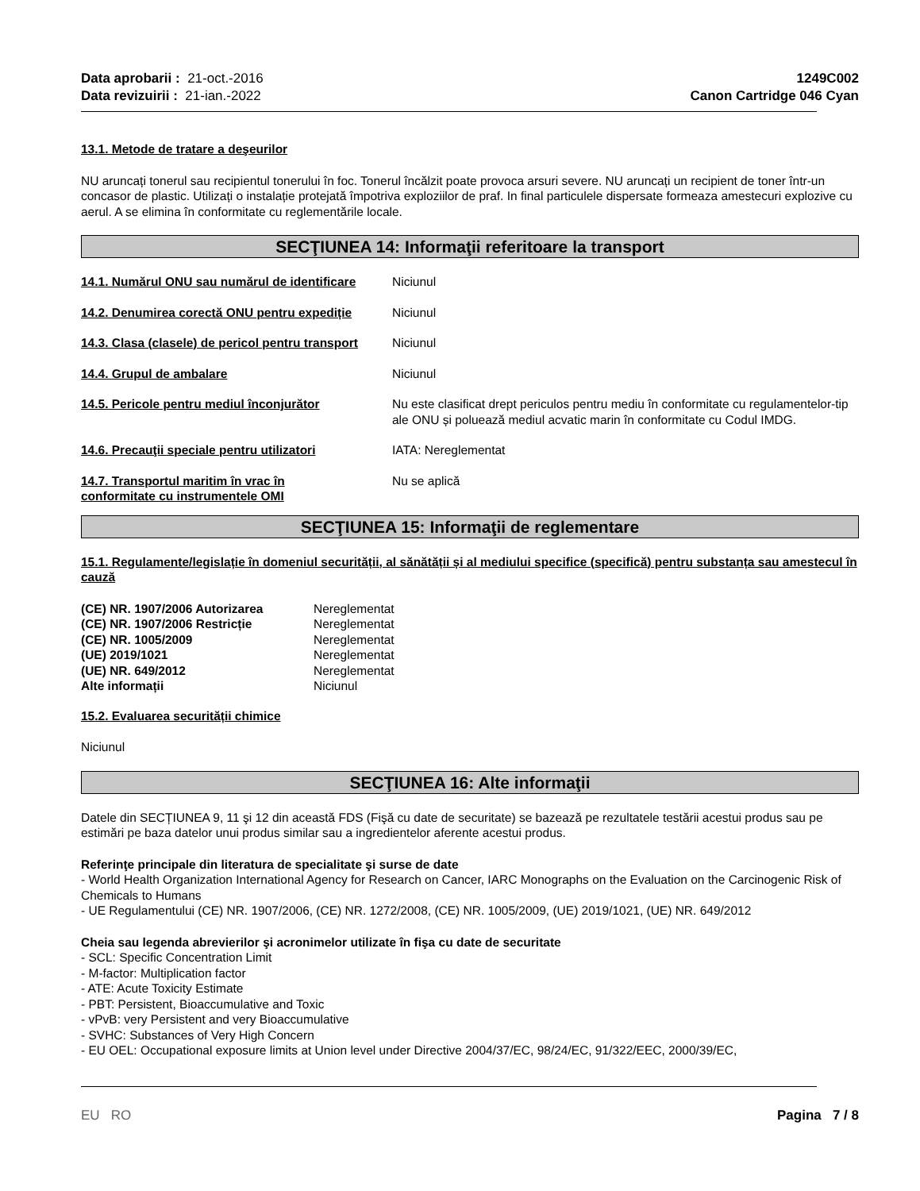Data aprobarii : 21-oct.-2016
Data revizuirii : 21-ian.-2022
1249C002
Canon Cartridge 046 Cyan
13.1. Metode de tratare a deşeurilor
NU aruncați tonerul sau recipientul tonerului în foc. Tonerul încălzit poate provoca arsuri severe. NU aruncați un recipient de toner într-un concasor de plastic. Utilizați o instalație protejată împotriva exploziilor de praf. In final particulele dispersate formeaza amestecuri explozive cu aerul. A se elimina în conformitate cu reglementările locale.
SECŢIUNEA 14: Informaţii referitoare la transport
14.1. Numărul ONU sau numărul de identificare
Niciunul
14.2. Denumirea corectă ONU pentru expediție
Niciunul
14.3. Clasa (clasele) de pericol pentru transport
Niciunul
14.4. Grupul de ambalare Niciunul
14.5. Pericole pentru mediul înconjurător Nu este clasificat drept periculos pentru mediu în conformitate cu regulamentelor-tip ale ONU și poluează mediul acvatic marin în conformitate cu Codul IMDG.
14.6. Precauţii speciale pentru utilizatori
IATA: Nereglementat
14.7. Transportul maritim în vrac în conformitate cu instrumentele OMI
Nu se aplică
SECŢIUNEA 15: Informaţii de reglementare
15.1. Regulamente/legislație în domeniul securității, al sănătății și al mediului specifice (specifică) pentru substanța sau amestecul în cauză
(CE) NR. 1907/2006 Autorizarea Nereglementat
(CE) NR. 1907/2006 Restricție Nereglementat
(CE) NR. 1005/2009 Nereglementat
(UE) 2019/1021 Nereglementat
(UE) NR. 649/2012 Nereglementat
Alte informații Niciunul
15.2. Evaluarea securității chimice
Niciunul
SECŢIUNEA 16: Alte informaţii
Datele din SECȚIUNEA 9, 11 şi 12 din această FDS (Fişă cu date de securitate) se bazează pe rezultatele testării acestui produs sau pe estimări pe baza datelor unui produs similar sau a ingredientelor aferente acestui produs.
Referinţe principale din literatura de specialitate şi surse de date
- World Health Organization International Agency for Research on Cancer, IARC Monographs on the Evaluation on the Carcinogenic Risk of Chemicals to Humans
- UE Regulamentului (CE) NR. 1907/2006, (CE) NR. 1272/2008, (CE) NR. 1005/2009, (UE) 2019/1021, (UE) NR. 649/2012
Cheia sau legenda abrevierilor şi acronimelor utilizate în fişa cu date de securitate
- SCL: Specific Concentration Limit
- M-factor: Multiplication factor
- ATE: Acute Toxicity Estimate
- PBT: Persistent, Bioaccumulative and Toxic
- vPvB: very Persistent and very Bioaccumulative
- SVHC: Substances of Very High Concern
- EU OEL: Occupational exposure limits at Union level under Directive 2004/37/EC, 98/24/EC, 91/322/EEC, 2000/39/EC,
EU RO Pagina 7 / 8